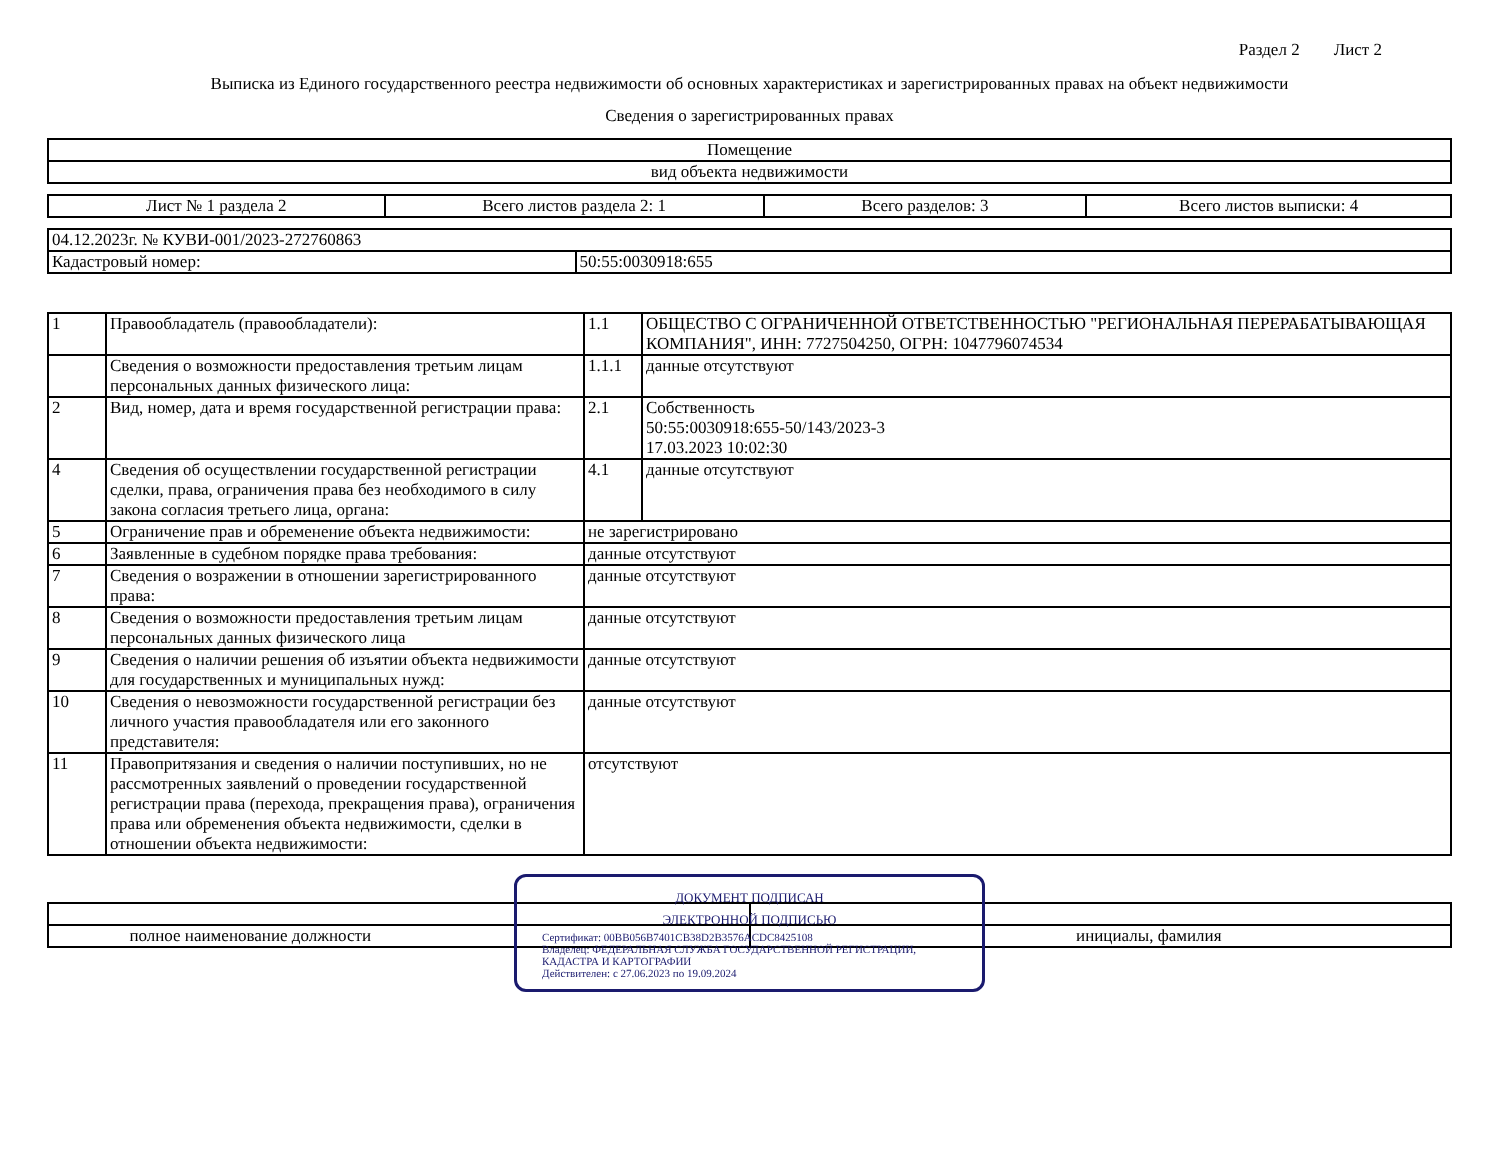Раздел 2 Лист 2
Выписка из Единого государственного реестра недвижимости об основных характеристиках и зарегистрированных правах на объект недвижимости
Сведения о зарегистрированных правах
| Помещение |
| вид объекта недвижимости |
| Лист № 1 раздела 2 | Всего листов раздела 2: 1 | Всего разделов: 3 | Всего листов выписки: 4 |
| 04.12.2023г. № КУВИ-001/2023-272760863 | |
| Кадастровый номер: | 50:55:0030918:655 |
| 1 | Правообладатель (правообладатели): | 1.1 | ОБЩЕСТВО С ОГРАНИЧЕННОЙ ОТВЕТСТВЕННОСТЬЮ "РЕГИОНАЛЬНАЯ ПЕРЕРАБАТЫВАЮЩАЯ КОМПАНИЯ", ИНН: 7727504250, ОГРН: 1047796074534 |
| | Сведения о возможности предоставления третьим лицам персональных данных физического лица: | 1.1.1 | данные отсутствуют |
| 2 | Вид, номер, дата и время государственной регистрации права: | 2.1 | Собственность 50:55:0030918:655-50/143/2023-3 17.03.2023 10:02:30 |
| 4 | Сведения об осуществлении государственной регистрации сделки, права, ограничения права без необходимого в силу закона согласия третьего лица, органа: | 4.1 | данные отсутствуют |
| 5 | Ограничение прав и обременение объекта недвижимости: | не зарегистрировано | |
| 6 | Заявленные в судебном порядке права требования: | данные отсутствуют | |
| 7 | Сведения о возражении в отношении зарегистрированного права: | данные отсутствуют | |
| 8 | Сведения о возможности предоставления третьим лицам персональных данных физического лица | данные отсутствуют | |
| 9 | Сведения о наличии решения об изъятии объекта недвижимости для государственных и муниципальных нужд: | данные отсутствуют | |
| 10 | Сведения о невозможности государственной регистрации без личного участия правообладателя или его законного представителя: | данные отсутствуют | |
| 11 | Правопритязания и сведения о наличии поступивших, но не рассмотренных заявлений о проведении государственной регистрации права (перехода, прекращения права), ограничения права или обременения объекта недвижимости, сделки в отношении объекта недвижимости: | отсутствуют | |
ДОКУМЕНТ ПОДПИСАН
ЭЛЕКТРОННОЙ ПОДПИСЬЮ
Сертификат: 00BB056B7401CB38D2B3576ACDC8425108
Владелец: ФЕДЕРАЛЬНАЯ СЛУЖБА ГОСУДАРСТВЕННОЙ РЕГИСТРАЦИИ, КАДАСТРА И КАРТОГРАФИИ
Действителен: с 27.06.2023 по 19.09.2024
| полное наименование должности | инициалы, фамилия |